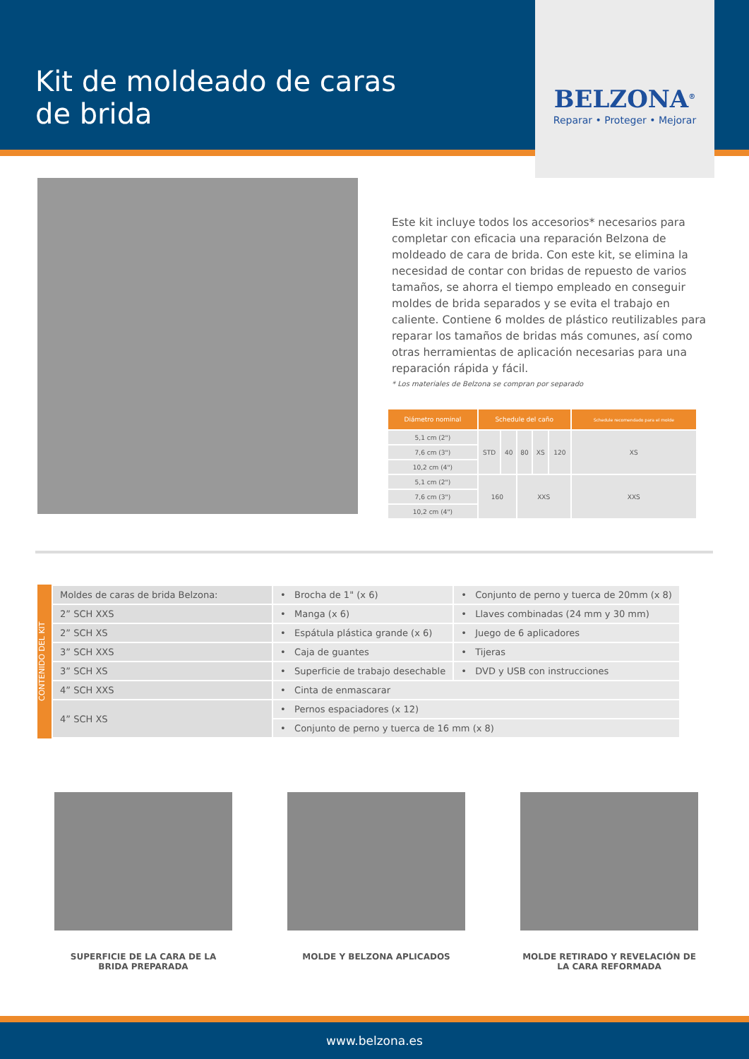Kit de moldeado de caras
de brida
BELZONA<sup>®</sup>
Reparar • Proteger • Mejorar
Este kit incluye todos los accesorios* necesarios para completar con eficacia una reparación Belzona de moldeado de cara de brida. Con este kit, se elimina la necesidad de contar con bridas de repuesto de varios tamaños, se ahorra el tiempo empleado en conseguir moldes de brida separados y se evita el trabajo en caliente. Contiene 6 moldes de plástico reutilizables para reparar los tamaños de bridas más comunes, así como otras herramientas de aplicación necesarias para una reparación rápida y fácil.
* Los materiales de Belzona se compran por separado
| Diámetro nominal | Schedule del caño | | | | | Schedule recomendado para el molde |
| --- | --- | --- | --- | --- | --- | --- |
| 5,1 cm (2") | STD | 40 | 80 | XS | 120 | XS |
| 7,6 cm (3") | | | | | | |
| 10,2 cm (4") | | | | | | |
| 5,1 cm (2") | 160 | | XXS | | | XXS |
| 7,6 cm (3") | | | | | | |
| 10,2 cm (4") | | | | | | |
CONTENIDO DEL KIT
| Moldes de caras de brida Belzona: | • Brocha de 1" (x 6) | • Conjunto de perno y tuerca de 20mm (x 8) |
| 2” SCH XXS | • Manga (x 6) | • Llaves combinadas (24 mm y 30 mm) |
| 2” SCH XS | • Espátula plástica grande (x 6) | • Juego de 6 aplicadores |
| 3” SCH XXS | • Caja de guantes | • Tijeras |
| 3” SCH XS | • Superficie de trabajo desechable | • DVD y USB con instrucciones |
| 4” SCH XXS | • Cinta de enmascarar | |
| 4” SCH XS | • Pernos espaciadores (x 12) | |
| | • Conjunto de perno y tuerca de 16 mm (x 8) | |
SUPERFICIE DE LA CARA DE LA BRIDA PREPARADA
MOLDE Y BELZONA APLICADOS MOLDE RETIRADO Y REVELACIÓN DE LA CARA REFORMADA
www.belzona.es